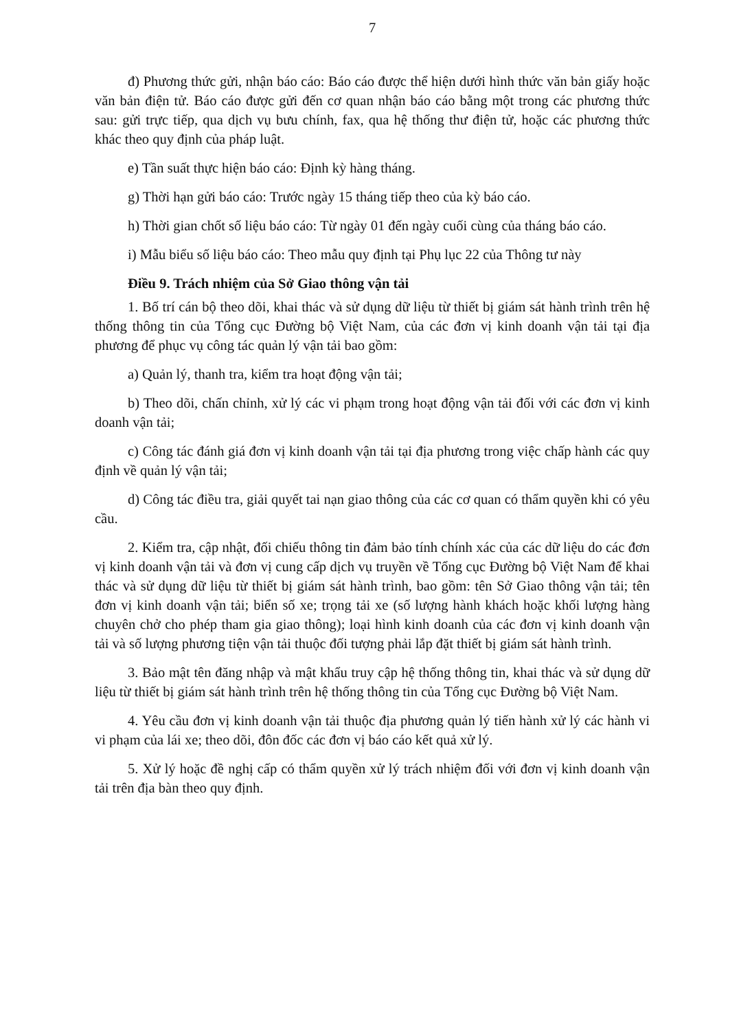7
đ) Phương thức gửi, nhận báo cáo: Báo cáo được thể hiện dưới hình thức văn bản giấy hoặc văn bản điện tử. Báo cáo được gửi đến cơ quan nhận báo cáo bằng một trong các phương thức sau: gửi trực tiếp, qua dịch vụ bưu chính, fax, qua hệ thống thư điện tử, hoặc các phương thức khác theo quy định của pháp luật.
e) Tần suất thực hiện báo cáo: Định kỳ hàng tháng.
g) Thời hạn gửi báo cáo: Trước ngày 15 tháng tiếp theo của kỳ báo cáo.
h) Thời gian chốt số liệu báo cáo: Từ ngày 01 đến ngày cuối cùng của tháng báo cáo.
i) Mẫu biểu số liệu báo cáo: Theo mẫu quy định tại Phụ lục 22 của Thông tư này
Điều 9. Trách nhiệm của Sở Giao thông vận tải
1. Bố trí cán bộ theo dõi, khai thác và sử dụng dữ liệu từ thiết bị giám sát hành trình trên hệ thống thông tin của Tổng cục Đường bộ Việt Nam, của các đơn vị kinh doanh vận tải tại địa phương để phục vụ công tác quản lý vận tải bao gồm:
a) Quản lý, thanh tra, kiểm tra hoạt động vận tải;
b) Theo dõi, chấn chỉnh, xử lý các vi phạm trong hoạt động vận tải đối với các đơn vị kinh doanh vận tải;
c) Công tác đánh giá đơn vị kinh doanh vận tải tại địa phương trong việc chấp hành các quy định về quản lý vận tải;
d) Công tác điều tra, giải quyết tai nạn giao thông của các cơ quan có thẩm quyền khi có yêu cầu.
2. Kiểm tra, cập nhật, đối chiếu thông tin đảm bảo tính chính xác của các dữ liệu do các đơn vị kinh doanh vận tải và đơn vị cung cấp dịch vụ truyền về Tổng cục Đường bộ Việt Nam để khai thác và sử dụng dữ liệu từ thiết bị giám sát hành trình, bao gồm: tên Sở Giao thông vận tải; tên đơn vị kinh doanh vận tải; biển số xe; trọng tải xe (số lượng hành khách hoặc khối lượng hàng chuyên chở cho phép tham gia giao thông); loại hình kinh doanh của các đơn vị kinh doanh vận tải và số lượng phương tiện vận tải thuộc đối tượng phải lắp đặt thiết bị giám sát hành trình.
3. Bảo mật tên đăng nhập và mật khẩu truy cập hệ thống thông tin, khai thác và sử dụng dữ liệu từ thiết bị giám sát hành trình trên hệ thống thông tin của Tổng cục Đường bộ Việt Nam.
4. Yêu cầu đơn vị kinh doanh vận tải thuộc địa phương quản lý tiến hành xử lý các hành vi vi phạm của lái xe; theo dõi, đôn đốc các đơn vị báo cáo kết quả xử lý.
5. Xử lý hoặc đề nghị cấp có thẩm quyền xử lý trách nhiệm đối với đơn vị kinh doanh vận tải trên địa bàn theo quy định.